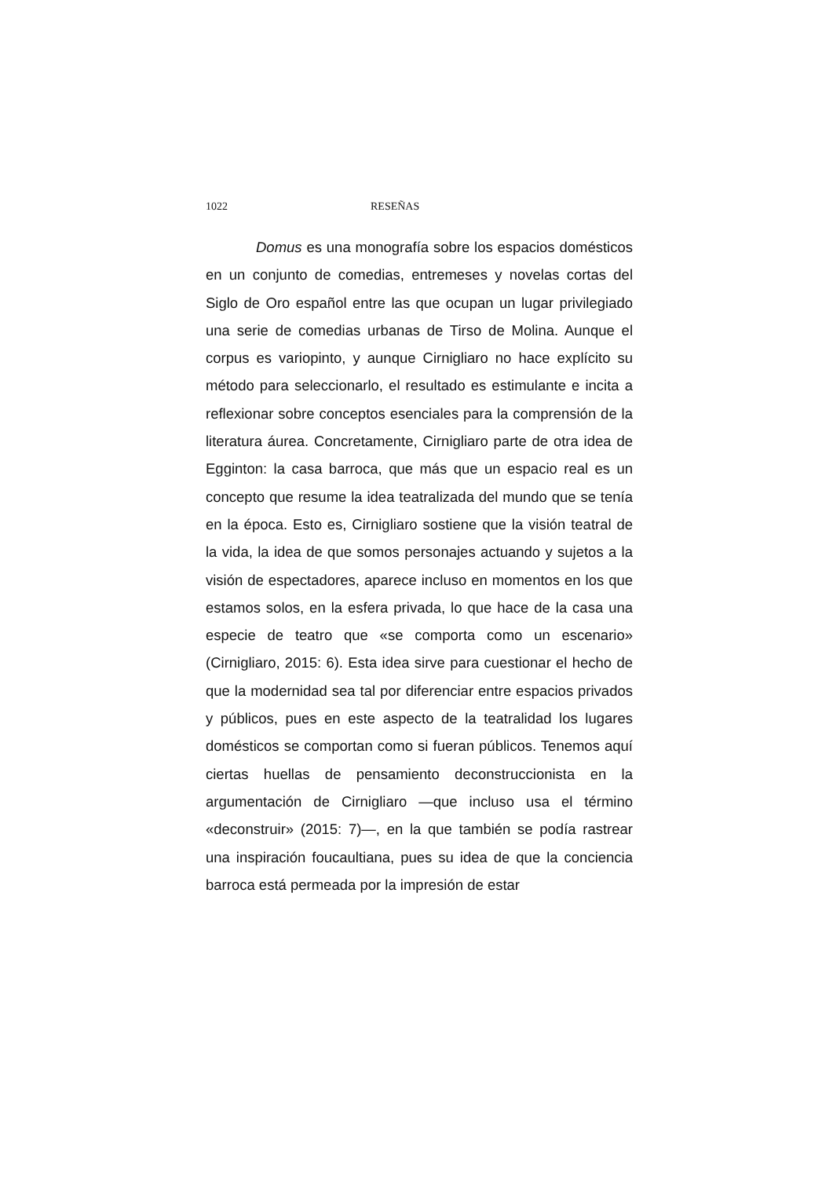1022 RESEÑAS
Domus es una monografía sobre los espacios domésticos en un conjunto de comedias, entremeses y novelas cortas del Siglo de Oro español entre las que ocupan un lugar privilegiado una serie de comedias urbanas de Tirso de Molina. Aunque el corpus es variopinto, y aunque Cirnigliaro no hace explícito su método para seleccionarlo, el resultado es estimulante e incita a reflexionar sobre conceptos esenciales para la comprensión de la literatura áurea. Concretamente, Cirnigliaro parte de otra idea de Egginton: la casa barroca, que más que un espacio real es un concepto que resume la idea teatralizada del mundo que se tenía en la época. Esto es, Cirnigliaro sostiene que la visión teatral de la vida, la idea de que somos personajes actuando y sujetos a la visión de espectadores, aparece incluso en momentos en los que estamos solos, en la esfera privada, lo que hace de la casa una especie de teatro que «se comporta como un escenario» (Cirnigliaro, 2015: 6). Esta idea sirve para cuestionar el hecho de que la modernidad sea tal por diferenciar entre espacios privados y públicos, pues en este aspecto de la teatralidad los lugares domésticos se comportan como si fueran públicos. Tenemos aquí ciertas huellas de pensamiento deconstruccionista en la argumentación de Cirnigliaro —que incluso usa el término «deconstruir» (2015: 7)—, en la que también se podía rastrear una inspiración foucaultiana, pues su idea de que la conciencia barroca está permeada por la impresión de estar